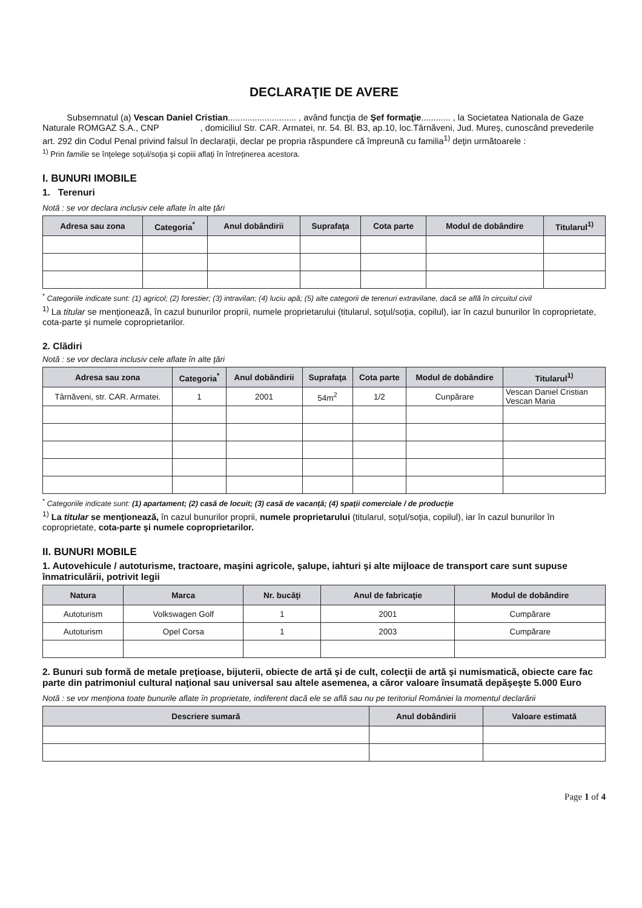DECLARAŢIE DE AVERE
Subsemnatul (a) Vescan Daniel Cristian............................ , având funcţia de Şef formaţie............ , la Societatea Nationala de Gaze Naturale ROMGAZ S.A., CNP , domiciliul Str. CAR. Armatei, nr. 54. Bl. B3, ap.10, loc.Târnăveni, Jud. Mureş, cunoscând prevederile art. 292 din Codul Penal privind falsul în declaraţii, declar pe propria răspundere că împreună cu familia<sup>1)</sup> deţin următoarele :
<sup>1)</sup> Prin familie se înţelege soţul/soţia şi copiii aflaţi în întreţinerea acestora.
I. BUNURI IMOBILE
1. Terenuri
Notă : se vor declara inclusiv cele aflate în alte ţări
| Adresa sau zona | Categoria<sup>*</sup> | Anul dobândirii | Suprafaţa | Cota parte | Modul de dobândire | Titularul<sup>1)</sup> |
| --- | --- | --- | --- | --- | --- | --- |
<sup>*</sup> Categoriile indicate sunt: (1) agricol; (2) forestier; (3) intravilan; (4) luciu apă; (5) alte categorii de terenuri extravilane, dacă se află în circuitul civil
<sup>1)</sup> La titular se menţionează, în cazul bunurilor proprii, numele proprietarului (titularul, soţul/soţia, copilul), iar în cazul bunurilor în coproprietate, cota-parte şi numele coproprietarilor.
2. Clădiri
Notă : se vor declara inclusiv cele aflate în alte ţări
| Adresa sau zona | Categoria<sup>*</sup> | Anul dobândirii | Suprafaţa | Cota parte | Modul de dobândire | Titularul<sup>1)</sup> |
| --- | --- | --- | --- | --- | --- | --- |
| Târnăveni, str. CAR. Armatei. | 1 | 2001 | 54m<sup>2</sup> | 1/2 | Cunpărare | Vescan Daniel Cristian Vescan Maria |
<sup>*</sup> Categoriile indicate sunt: (1) apartament; (2) casă de locuit; (3) casă de vacanţă; (4) spaţii comerciale / de producţie
<sup>1)</sup> La titular se menţionează, în cazul bunurilor proprii, numele proprietarului (titularul, soţul/soţia, copilul), iar în cazul bunurilor în coproprietate, cota-parte şi numele coproprietarilor.
II. BUNURI MOBILE
1. Autovehicule / autoturisme, tractoare, maşini agricole, şalupe, iahturi şi alte mijloace de transport care sunt supuse înmatriculării, potrivit legii
| Natura | Marca | Nr. bucăţi | Anul de fabricaţie | Modul de dobândire |
| --- | --- | --- | --- | --- |
| Autoturism | Volkswagen Golf | 1 | 2001 | Cumpărare |
| Autoturism | Opel Corsa | 1 | 2003 | Cumpărare |
2. Bunuri sub formă de metale preţioase, bijuterii, obiecte de artă şi de cult, colecţii de artă şi numismatică, obiecte care fac parte din patrimoniul cultural naţional sau universal sau altele asemenea, a căror valoare însumată depăşeşte 5.000 Euro
Notă : se vor menţiona toate bunurile aflate în proprietate, indiferent dacă ele se află sau nu pe teritoriul României la momentul declarării
| Descriere sumară | Anul dobândirii | Valoare estimată |
| --- | --- | --- |
Page 1 of 4